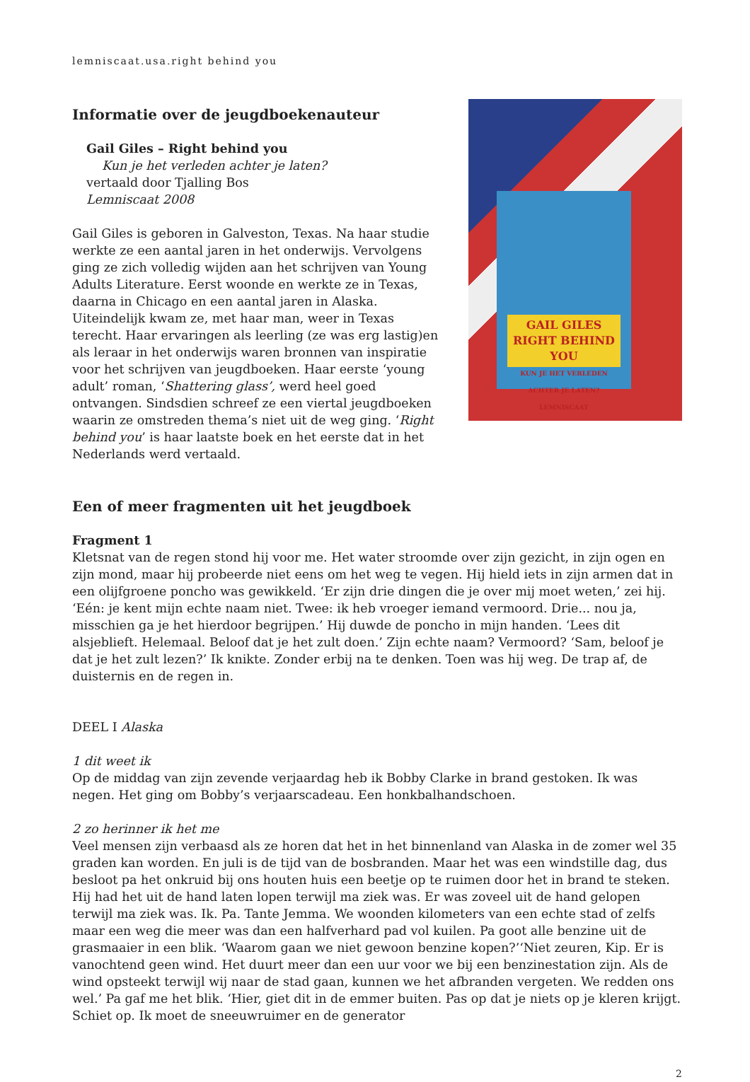lemniscaat.usa.right behind you
Informatie over de jeugdboekenauteur
Gail Giles – Right behind you
Kun je het verleden achter je laten?
vertaald door Tjalling Bos
Lemniscaat 2008
Gail Giles is geboren in Galveston, Texas. Na haar studie werkte ze een aantal jaren in het onderwijs. Vervolgens ging ze zich volledig wijden aan het schrijven van Young Adults Literature. Eerst woonde en werkte ze in Texas, daarna in Chicago en een aantal jaren in Alaska. Uiteindelijk kwam ze, met haar man, weer in Texas terecht. Haar ervaringen als leerling (ze was erg lastig)en als leraar in het onderwijs waren bronnen van inspiratie voor het schrijven van jeugd­boeken. Haar eerste ‘young adult’ roman, ‘Shattering glass’, werd heel goed ontvangen. Sindsdien schreef ze een viertal jeugdboeken waarin ze omstreden thema’s niet uit de weg ging. ‘Right behind you’ is haar laatste boek en het eerste dat in het Nederlands werd vertaald.
GAIL GILES RIGHT BEHIND YOU
KUN JE HET VERLEDEN ACHTER JE LATEN? LEMNISCAAT
Een of meer fragmenten uit het jeugdboek
Fragment 1
Kletsnat van de regen stond hij voor me. Het water stroomde over zijn gezicht, in zijn ogen en zijn mond, maar hij probeerde niet eens om het weg te vegen. Hij hield iets in zijn armen dat in een olijfgroene poncho was gewikkeld. ‘Er zijn drie dingen die je over mij moet weten,’ zei hij. ‘Eén: je kent mijn echte naam niet. Twee: ik heb vroeger iemand vermoord. Drie... nou ja, misschien ga je het hierdoor begrijpen.’ Hij duwde de poncho in mijn handen. ‘Lees dit alsjeblieft. Helemaal. Be­loof dat je het zult doen.’ Zijn echte naam? Vermoord? ‘Sam, beloof je dat je het zult lezen?’ Ik knikte. Zonder erbij na te denken. Toen was hij weg. De trap af, de duisternis en de regen in.
DEEL I Alaska
1 dit weet ik
Op de middag van zijn zevende verjaardag heb ik Bobby Clarke in brand gestoken. Ik was negen. Het ging om Bobby’s verjaarscadeau. Een honkbalhandschoen.
2 zo herinner ik het me
Veel mensen zijn verbaasd als ze horen dat het in het binnenland van Alaska in de zomer wel 35 gra­den kan worden. En juli is de tijd van de bosbranden. Maar het was een windstille dag, dus besloot pa het onkruid bij ons houten huis een beetje op te ruimen door het in brand te steken. Hij had het uit de hand laten lopen terwijl ma ziek was. Er was zoveel uit de hand gelopen terwijl ma ziek was. Ik. Pa. Tante Jemma. We woonden kilometers van een echte stad of zelfs maar een weg die meer was dan een halfverhard pad vol kuilen. Pa goot alle benzine uit de grasmaaier in een blik. ‘Waarom gaan we niet gewoon benzine kopen?’‘Niet zeuren, Kip. Er is vanochtend geen wind. Het duurt meer dan een uur voor we bij een benzinestation zijn. Als de wind opsteekt terwijl wij naar de stad gaan, kun­nen we het afbranden vergeten. We redden ons wel.’ Pa gaf me het blik. ‘Hier, giet dit in de emmer buiten. Pas op dat je niets op je kleren krijgt. Schiet op. Ik moet de sneeuwruimer en de generator
2